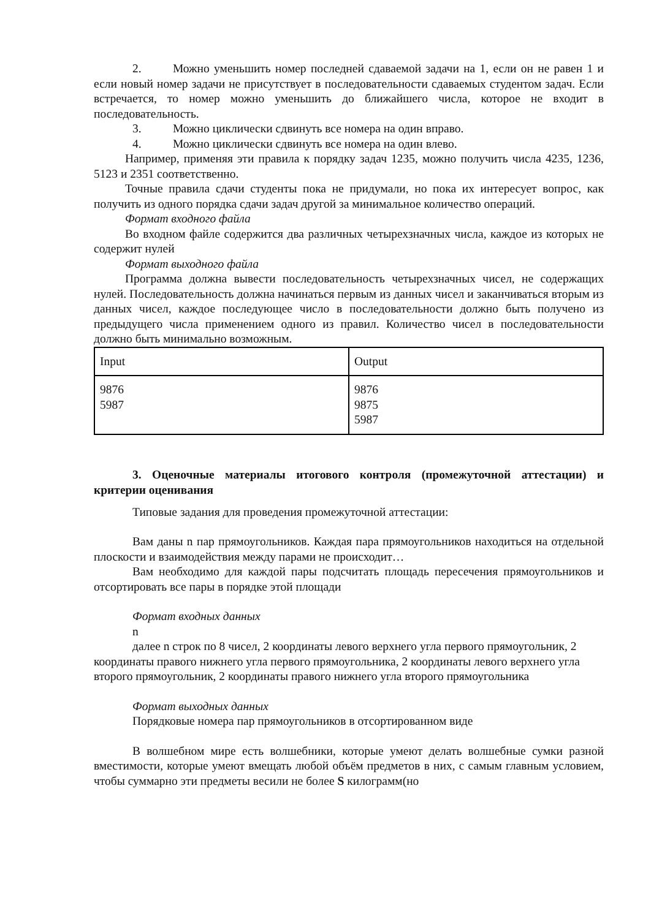2. Можно уменьшить номер последней сдаваемой задачи на 1, если он не равен 1 и если новый номер задачи не присутствует в последовательности сдаваемых студентом задач. Если встречается, то номер можно уменьшить до ближайшего числа, которое не входит в последовательность.
3. Можно циклически сдвинуть все номера на один вправо.
4. Можно циклически сдвинуть все номера на один влево.
Например, применяя эти правила к порядку задач 1235, можно получить числа 4235, 1236, 5123 и 2351 соответственно.
Точные правила сдачи студенты пока не придумали, но пока их интересует вопрос, как получить из одного порядка сдачи задач другой за минимальное количество операций.
Формат входного файла
Во входном файле содержится два различных четырехзначных числа, каждое из которых не содержит нулей
Формат выходного файла
Программа должна вывести последовательность четырехзначных чисел, не содержащих нулей. Последовательность должна начинаться первым из данных чисел и заканчиваться вторым из данных чисел, каждое последующее число в последовательности должно быть получено из предыдущего числа применением одного из правил. Количество чисел в последовательности должно быть минимально возможным.
| Input | Output |
| 9876 5987 | 9876 9875 5987 |
3. Оценочные материалы итогового контроля (промежуточной аттестации) и критерии оценивания
Типовые задания для проведения промежуточной аттестации:
Вам даны n пар прямоугольников. Каждая пара прямоугольников находиться на отдельной плоскости и взаимодействия между парами не происходит…
Вам необходимо для каждой пары подсчитать площадь пересечения прямоугольников и отсортировать все пары в порядке этой площади
Формат входных данных
n
далее n строк по 8 чисел, 2 координаты левого верхнего угла первого прямоугольник, 2 координаты правого нижнего угла первого прямоугольника, 2 координаты левого верхнего угла второго прямоугольник, 2 координаты правого нижнего угла второго прямоугольника
Формат выходных данных
Порядковые номера пар прямоугольников в отсортированном виде
В волшебном мире есть волшебники, которые умеют делать волшебные сумки разной вместимости, которые умеют вмещать любой объём предметов в них, с самым главным условием, чтобы суммарно эти предметы весили не более S килограмм(но